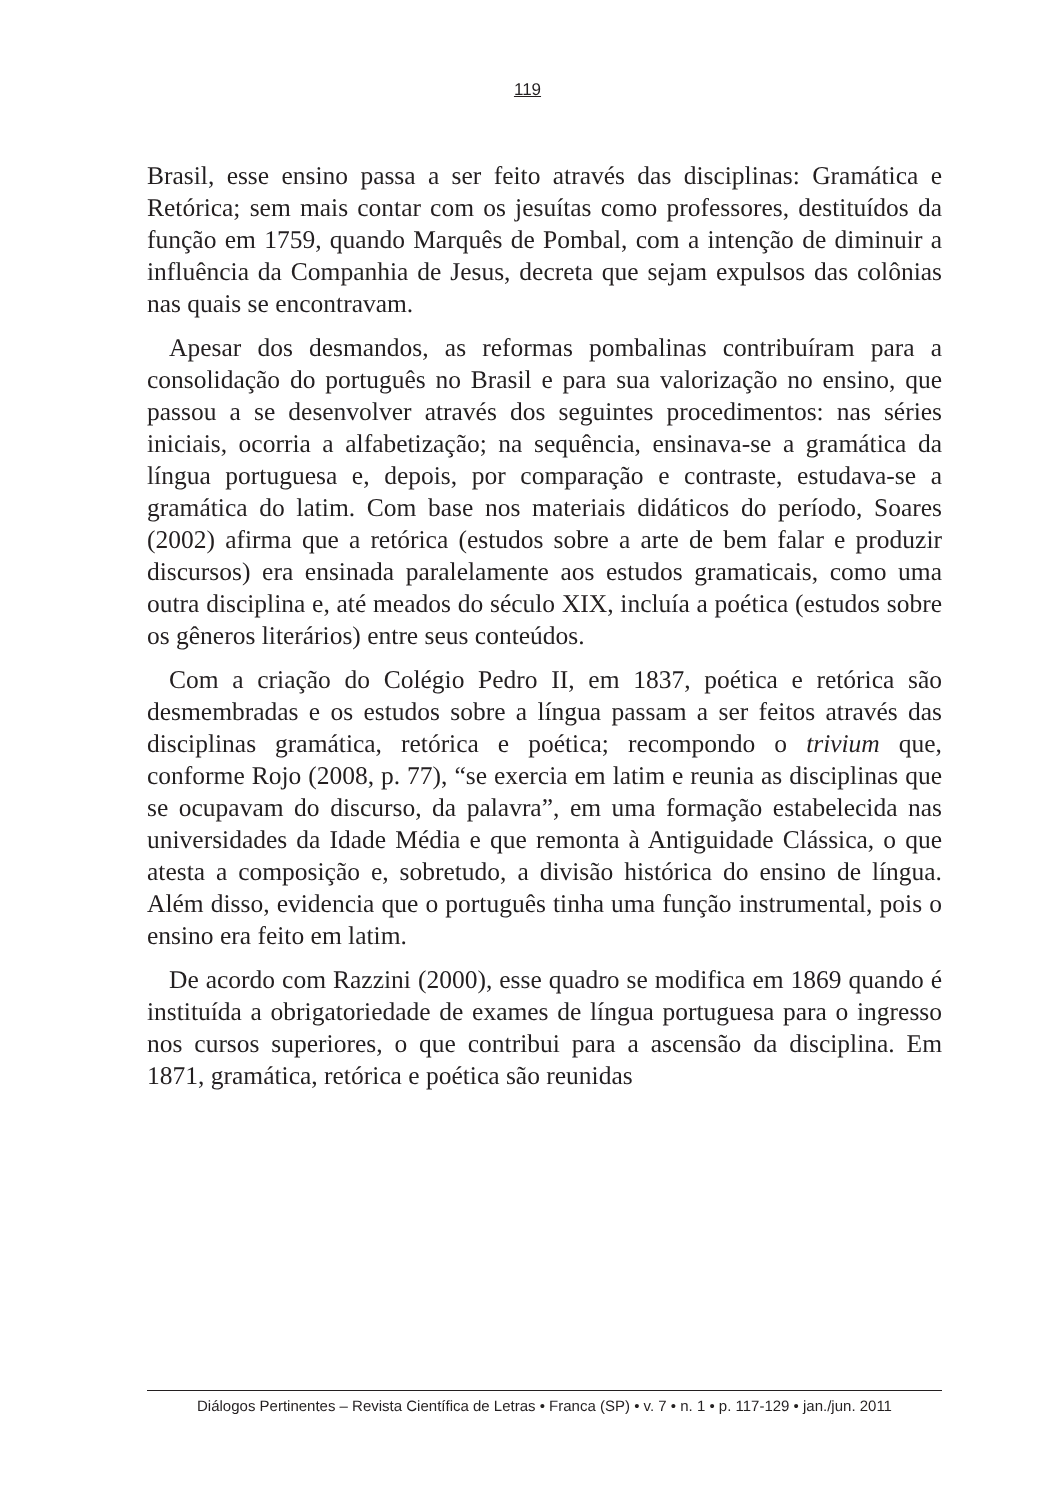119
Brasil, esse ensino passa a ser feito através das disciplinas: Gramática e Retórica; sem mais contar com os jesuítas como professores, destituídos da função em 1759, quando Marquês de Pombal, com a intenção de diminuir a influência da Companhia de Jesus, decreta que sejam expulsos das colônias nas quais se encontravam.
Apesar dos desmandos, as reformas pombalinas contribuíram para a consolidação do português no Brasil e para sua valorização no ensino, que passou a se desenvolver através dos seguintes procedimentos: nas séries iniciais, ocorria a alfabetização; na sequência, ensinava-se a gramática da língua portuguesa e, depois, por comparação e contraste, estudava-se a gramática do latim. Com base nos materiais didáticos do período, Soares (2002) afirma que a retórica (estudos sobre a arte de bem falar e produzir discursos) era ensinada paralelamente aos estudos gramaticais, como uma outra disciplina e, até meados do século XIX, incluía a poética (estudos sobre os gêneros literários) entre seus conteúdos.
Com a criação do Colégio Pedro II, em 1837, poética e retórica são desmembradas e os estudos sobre a língua passam a ser feitos através das disciplinas gramática, retórica e poética; recompondo o trivium que, conforme Rojo (2008, p. 77), “se exercia em latim e reunia as disciplinas que se ocupavam do discurso, da palavra”, em uma formação estabelecida nas universidades da Idade Média e que remonta à Antiguidade Clássica, o que atesta a composição e, sobretudo, a divisão histórica do ensino de língua. Além disso, evidencia que o português tinha uma função instrumental, pois o ensino era feito em latim.
De acordo com Razzini (2000), esse quadro se modifica em 1869 quando é instituída a obrigatoriedade de exames de língua portuguesa para o ingresso nos cursos superiores, o que contribui para a ascensão da disciplina. Em 1871, gramática, retórica e poética são reunidas
Diálogos Pertinentes – Revista Científica de Letras • Franca (SP) • v. 7 • n. 1 • p. 117-129 • jan./jun. 2011